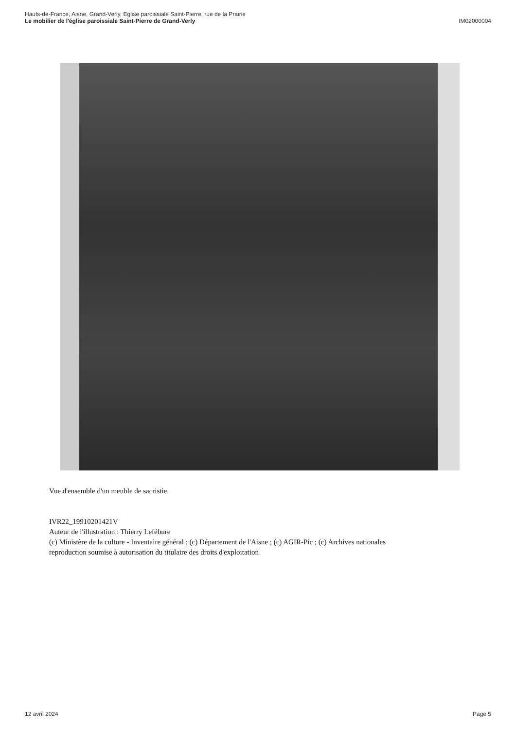Hauts-de-France, Aisne, Grand-Verly, Eglise paroissiale Saint-Pierre, rue de la Prairie
Le mobilier de l'église paroissiale Saint-Pierre de Grand-Verly
IM02000004
Vue d'ensemble d'un meuble de sacristie.
IVR22_19910201421V
Auteur de l'illustration : Thierry Lefébure
(c) Ministère de la culture - Inventaire général ; (c) Département de l'Aisne ; (c) AGIR-Pic ; (c) Archives nationales
reproduction soumise à autorisation du titulaire des droits d'exploitation
12 avril 2024 Page 5